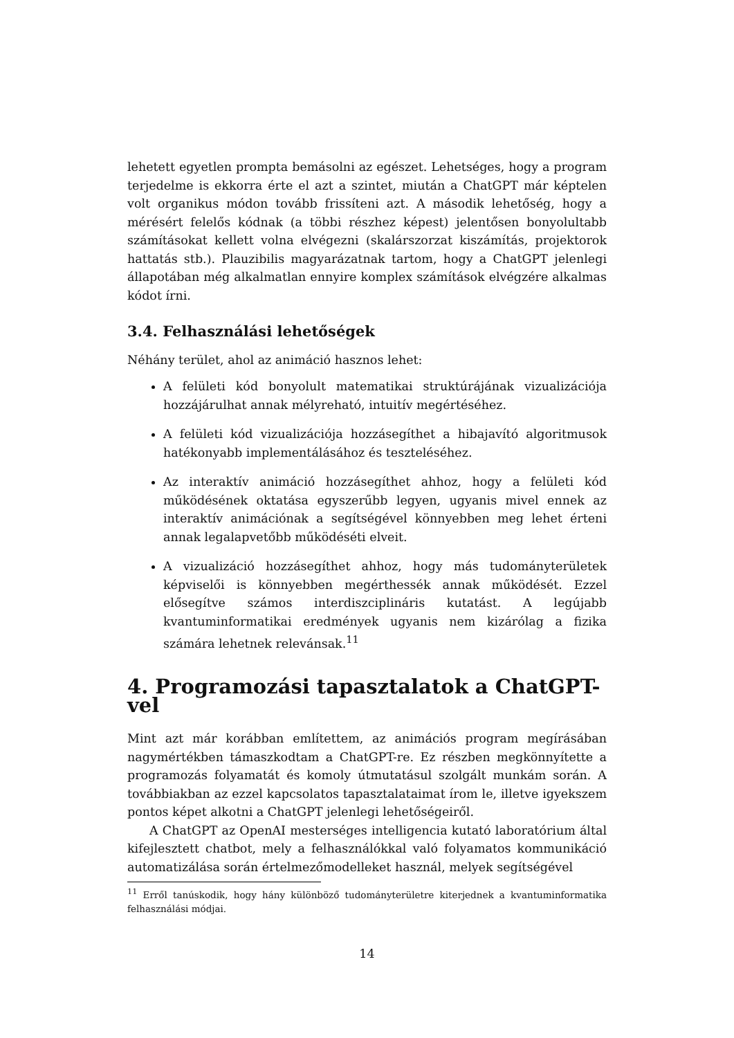lehetett egyetlen prompta bemásolni az egészet. Lehetséges, hogy a program terjedelme is ekkorra érte el azt a szintet, miután a ChatGPT már képtelen volt organikus módon tovább frissíteni azt. A második lehetőség, hogy a mérésért felelős kódnak (a többi részhez képest) jelentősen bonyolultabb számításokat kellett volna elvégezni (skalárszorzat kiszámítás, projektorok hattatás stb.). Plauzibilis magyarázatnak tartom, hogy a ChatGPT jelenlegi állapotában még alkalmatlan ennyire komplex számítások elvégzére alkalmas kódot írni.
3.4. Felhasználási lehetőségek
Néhány terület, ahol az animáció hasznos lehet:
A felületi kód bonyolult matematikai struktúrájának vizualizációja hozzájárulhat annak mélyreható, intuitív megértéséhez.
A felületi kód vizualizációja hozzásegíthet a hibajavító algoritmusok hatékonyabb implementálásához és teszteléséhez.
Az interaktív animáció hozzásegíthet ahhoz, hogy a felületi kód működésének oktatása egyszerűbb legyen, ugyanis mivel ennek az interaktív animációnak a segítségével könnyebben meg lehet érteni annak legalapvetőbb működéséti elveit.
A vizualizáció hozzásegíthet ahhoz, hogy más tudományterületek képviselői is könnyebben megérthessék annak működését. Ezzel elősegítve számos interdiszciplináris kutatást. A legújabb kvantuminformatikai eredmények ugyanis nem kizárólag a fizika számára lehetnek relevánsak.<sup>11</sup>
4. Programozási tapasztalatok a ChatGPT-vel
Mint azt már korábban említettem, az animációs program megírásában nagymértékben támaszkodtam a ChatGPT-re. Ez részben megkönnyítette a programozás folyamatát és komoly útmutatásul szolgált munkám során. A továbbiakban az ezzel kapcsolatos tapasztalataimat írom le, illetve igyekszem pontos képet alkotni a ChatGPT jelenlegi lehetőségeiről.
A ChatGPT az OpenAI mesterséges intelligencia kutató laboratórium által kifejlesztett chatbot, mely a felhasználókkal való folyamatos kommunikáció automatizálása során értelmezőmodelleket használ, melyek segítségével
<sup>11</sup> Erről tanúskodik, hogy hány különböző tudományterületre kiterjednek a kvantuminformatika felhasználási módjai.
14